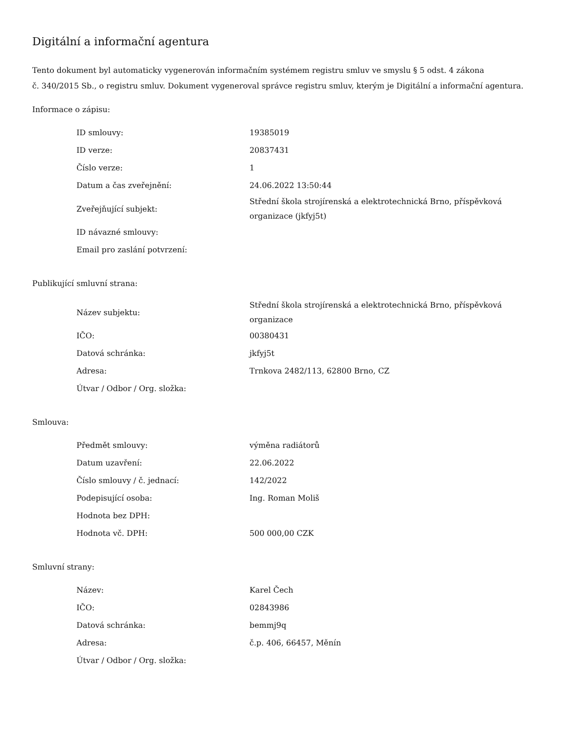Digitální a informační agentura
Tento dokument byl automaticky vygenerován informačním systémem registru smluv ve smyslu § 5 odst. 4 zákona
č. 340/2015 Sb., o registru smluv. Dokument vygeneroval správce registru smluv, kterým je Digitální a informační agentura.
Informace o zápisu:
| ID smlouvy: | 19385019 |
| ID verze: | 20837431 |
| Číslo verze: | 1 |
| Datum a čas zveřejnění: | 24.06.2022 13:50:44 |
| Zveřejňující subjekt: | Střední škola strojírenská a elektrotechnická Brno, příspěvková organizace (jkfyj5t) |
| ID návazné smlouvy: | |
| Email pro zaslání potvrzení: | |
Publikující smluvní strana:
| Název subjektu: | Střední škola strojírenská a elektrotechnická Brno, příspěvková organizace |
| IČO: | 00380431 |
| Datová schránka: | jkfyj5t |
| Adresa: | Trnkova 2482/113, 62800 Brno, CZ |
| Útvar / Odbor / Org. složka: | |
Smlouva:
| Předmět smlouvy: | výměna radiátorů |
| Datum uzavření: | 22.06.2022 |
| Číslo smlouvy / č. jednací: | 142/2022 |
| Podepisující osoba: | Ing. Roman Moliš |
| Hodnota bez DPH: | |
| Hodnota vč. DPH: | 500 000,00 CZK |
Smluvní strany:
| Název: | Karel Čech |
| IČO: | 02843986 |
| Datová schránka: | bemmj9q |
| Adresa: | č.p. 406, 66457, Měnín |
| Útvar / Odbor / Org. složka: | |